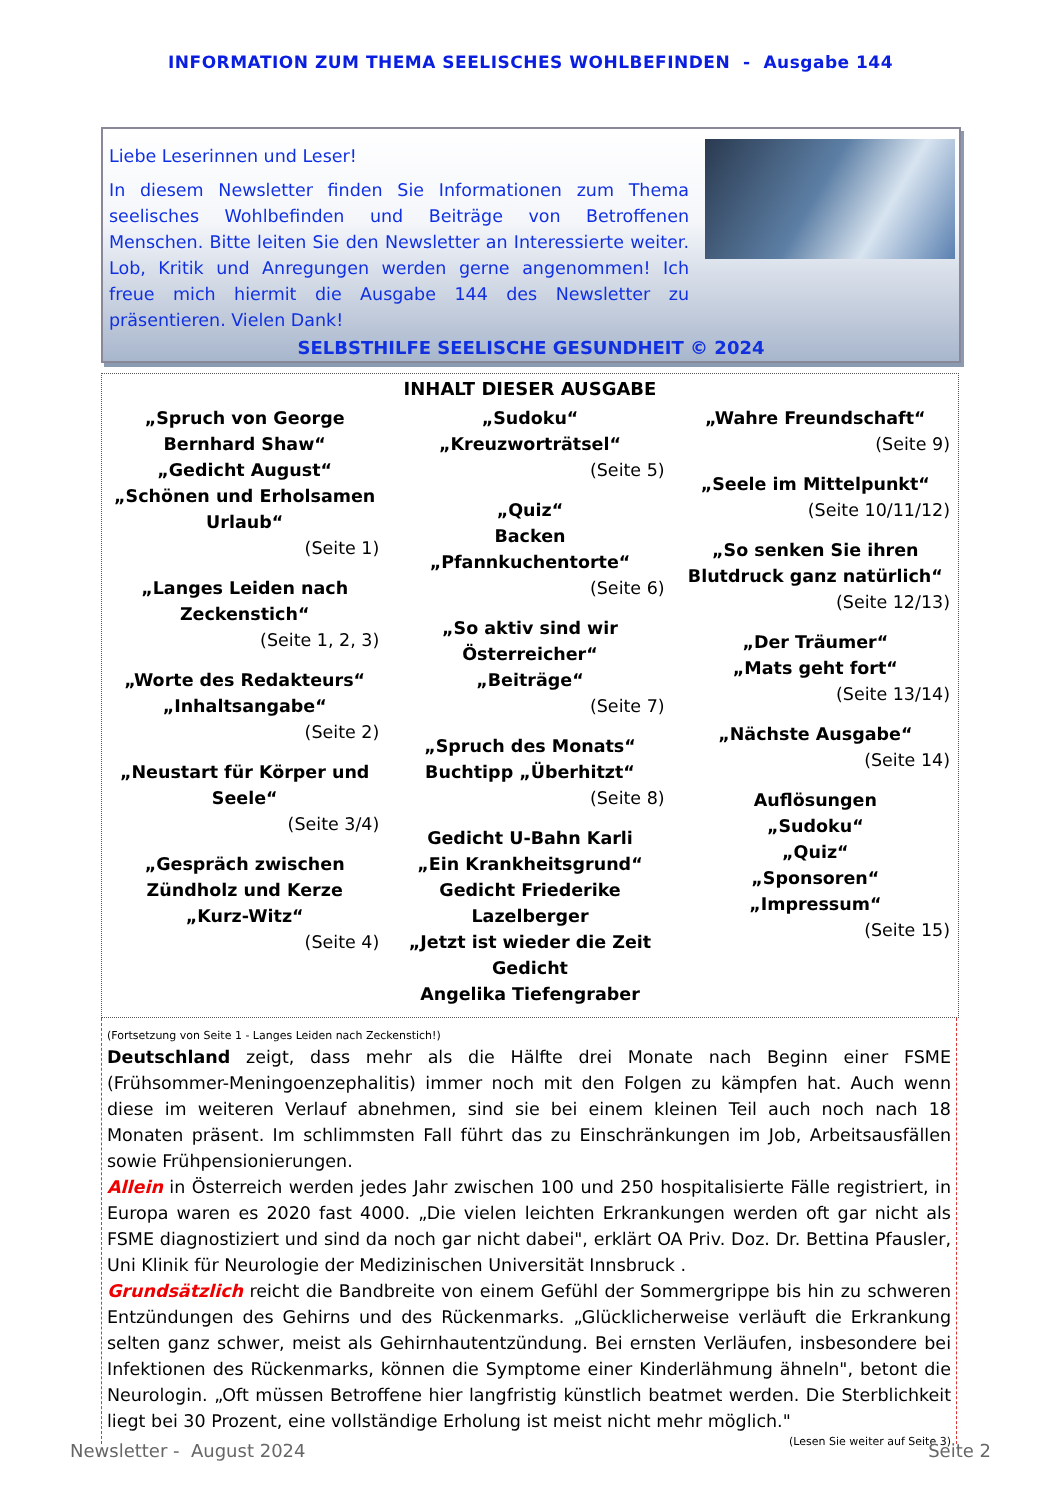INFORMATION ZUM THEMA SEELISCHES WOHLBEFINDEN - Ausgabe 144
Liebe Leserinnen und Leser!
In diesem Newsletter finden Sie Informationen zum Thema seelisches Wohlbefinden und Beiträge von Betroffenen Menschen. Bitte leiten Sie den Newsletter an Interessierte weiter. Lob, Kritik und Anregungen werden gerne angenommen! Ich freue mich hiermit die Ausgabe 144 des Newsletter zu präsentieren. Vielen Dank!
SELBSTHILFE SEELISCHE GESUNDHEIT © 2024
INHALT DIESER AUSGABE
„Spruch von George Bernhard Shaw“„Gedicht August“„Schönen und Erholsamen Urlaub“(Seite 1)
„Langes Leiden nach Zeckenstich“(Seite 1, 2, 3)
„Worte des Redakteurs“„Inhaltsangabe“(Seite 2)
„Neustart für Körper und Seele“(Seite 3/4)
„Gespräch zwischen Zündholz und Kerze
„Kurz-Witz“(Seite 4)
„Sudoku“„Kreuzworträtsel“(Seite 5)
„Quiz“Backen „Pfannkuchentorte“(Seite 6)
„So aktiv sind wir Österreicher“„Beiträge“(Seite 7)
„Spruch des Monats“Buchtipp „Überhitzt“(Seite 8)
Gedicht U-Bahn Karli
„Ein Krankheitsgrund“Gedicht Friederike Lazelberger
„Jetzt ist wieder die Zeit
Gedicht
Angelika Tiefengraber
„Wahre Freundschaft“(Seite 9)
„Seele im Mittelpunkt“(Seite 10/11/12)
„So senken Sie ihren Blutdruck ganz natürlich“(Seite 12/13)
„Der Träumer“„Mats geht fort“(Seite 13/14)
„Nächste Ausgabe“(Seite 14)
Auflösungen
„Sudoku“„Quiz“„Sponsoren“„Impressum“(Seite 15)
(Fortsetzung von Seite 1 - Langes Leiden nach Zeckenstich!)
Deutschland zeigt, dass mehr als die Hälfte drei Monate nach Beginn einer FSME (Frühsommer-Meningoenzephalitis) immer noch mit den Folgen zu kämpfen hat. Auch wenn diese im weiteren Verlauf abnehmen, sind sie bei einem kleinen Teil auch noch nach 18 Monaten präsent. Im schlimmsten Fall führt das zu Einschränkungen im Job, Arbeitsausfällen sowie Frühpensionierungen.
Allein in Österreich werden jedes Jahr zwischen 100 und 250 hospitalisierte Fälle registriert, in Europa waren es 2020 fast 4000. „Die vielen leichten Erkrankungen werden oft gar nicht als FSME diagnostiziert und sind da noch gar nicht dabei", erklärt OA Priv. Doz. Dr. Bettina Pfausler, Uni Klinik für Neurologie der Medizinischen Universität Innsbruck .
Grundsätzlich reicht die Bandbreite von einem Gefühl der Sommergrippe bis hin zu schweren Entzündungen des Gehirns und des Rückenmarks. „Glücklicherweise verläuft die Erkrankung selten ganz schwer, meist als Gehirnhautentzündung. Bei ernsten Verläufen, insbesondere bei Infektionen des Rückenmarks, können die Symptome einer Kinderlähmung ähneln", betont die Neurologin. „Oft müssen Betroffene hier langfristig künstlich beatmet werden. Die Sterblichkeit liegt bei 30 Prozent, eine vollständige Erholung ist meist nicht mehr möglich." (Lesen Sie weiter auf Seite 3)
Newsletter - August 2024 Seite 2